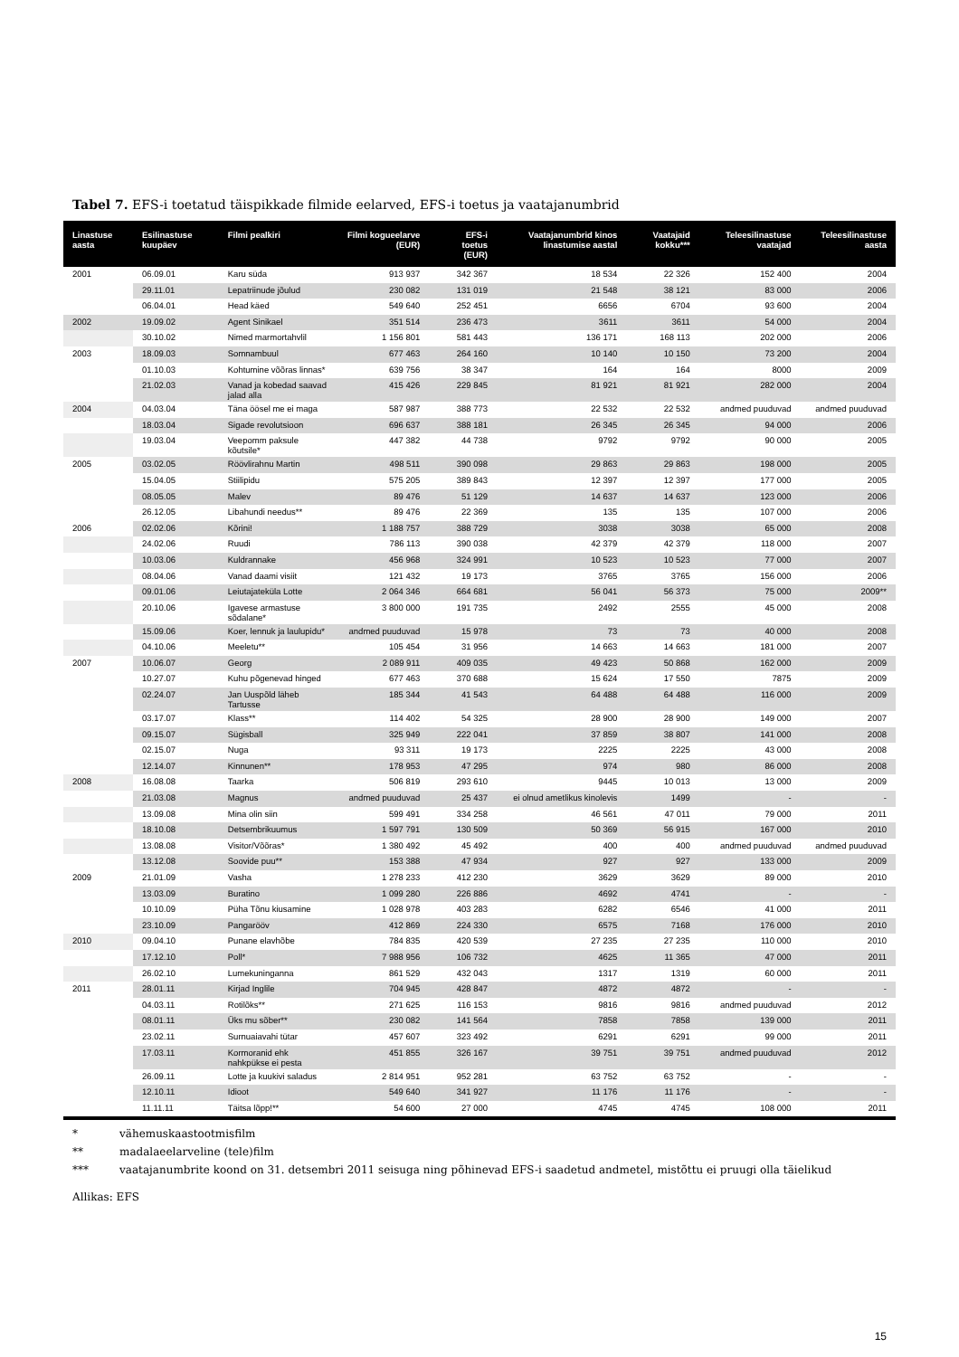Tabel 7. EFS-i toetatud täispikkade filmide eelarved, EFS-i toetus ja vaatajanumbrid
| Linastuse aasta | Esilinastuse kuupäev | Filmi pealkiri | Filmi kogueelarve (EUR) | EFS-i toetus (EUR) | Vaatajanumbrid kinos linastumise aastal | Vaatajaid kokku*** | Teleesilinastuse vaatajad | Teleesilinastuse aasta |
| --- | --- | --- | --- | --- | --- | --- | --- | --- |
| 2001 | 06.09.01 | Karu süda | 913 937 | 342 367 | 18 534 | 22 326 | 152 400 | 2004 |
| | 29.11.01 | Lepatriinude jõulud | 230 082 | 131 019 | 21 548 | 38 121 | 83 000 | 2006 |
| | 06.04.01 | Head käed | 549 640 | 252 451 | 6656 | 6704 | 93 600 | 2004 |
| 2002 | 19.09.02 | Agent Sinikael | 351 514 | 236 473 | 3611 | 3611 | 54 000 | 2004 |
| | 30.10.02 | Nimed marmortahvlil | 1 156 801 | 581 443 | 136 171 | 168 113 | 202 000 | 2006 |
| 2003 | 18.09.03 | Somnambuul | 677 463 | 264 160 | 10 140 | 10 150 | 73 200 | 2004 |
| | 01.10.03 | Kohtumine võõras linnas* | 639 756 | 38 347 | 164 | 164 | 8000 | 2009 |
| | 21.02.03 | Vanad ja kobedad saavad jalad alla | 415 426 | 229 845 | 81 921 | 81 921 | 282 000 | 2004 |
| 2004 | 04.03.04 | Täna öösel me ei maga | 587 987 | 388 773 | 22 532 | 22 532 | andmed puuduvad | andmed puuduvad |
| | 18.03.04 | Sigade revolutsioon | 696 637 | 388 181 | 26 345 | 26 345 | 94 000 | 2006 |
| | 19.03.04 | Veepomm paksule kõutsile* | 447 382 | 44 738 | 9792 | 9792 | 90 000 | 2005 |
| 2005 | 03.02.05 | Röövlirahnu Martin | 498 511 | 390 098 | 29 863 | 29 863 | 198 000 | 2005 |
| | 15.04.05 | Stiilipidu | 575 205 | 389 843 | 12 397 | 12 397 | 177 000 | 2005 |
| | 08.05.05 | Malev | 89 476 | 51 129 | 14 637 | 14 637 | 123 000 | 2006 |
| | 26.12.05 | Libahundi needus** | 89 476 | 22 369 | 135 | 135 | 107 000 | 2006 |
| 2006 | 02.02.06 | Kõrini! | 1 188 757 | 388 729 | 3038 | 3038 | 65 000 | 2008 |
| | 24.02.06 | Ruudi | 786 113 | 390 038 | 42 379 | 42 379 | 118 000 | 2007 |
| | 10.03.06 | Kuldrannake | 456 968 | 324 991 | 10 523 | 10 523 | 77 000 | 2007 |
| | 08.04.06 | Vanad daami visiit | 121 432 | 19 173 | 3765 | 3765 | 156 000 | 2006 |
| | 09.01.06 | Leiutajateküla Lotte | 2 064 346 | 664 681 | 56 041 | 56 373 | 75 000 | 2009** |
| | 20.10.06 | Igavese armastuse sõdalane* | 3 800 000 | 191 735 | 2492 | 2555 | 45 000 | 2008 |
| | 15.09.06 | Koer, lennuk ja laulupidu* | andmed puuduvad | 15 978 | 73 | 73 | 40 000 | 2008 |
| | 04.10.06 | Meeletu** | 105 454 | 31 956 | 14 663 | 14 663 | 181 000 | 2007 |
| 2007 | 10.06.07 | Georg | 2 089 911 | 409 035 | 49 423 | 50 868 | 162 000 | 2009 |
| | 10.27.07 | Kuhu põgenevad hinged | 677 463 | 370 688 | 15 624 | 17 550 | 7875 | 2009 |
| | 02.24.07 | Jan Uuspõld läheb Tartusse | 185 344 | 41 543 | 64 488 | 64 488 | 116 000 | 2009 |
| | 03.17.07 | Klass** | 114 402 | 54 325 | 28 900 | 28 900 | 149 000 | 2007 |
| | 09.15.07 | Sügisball | 325 949 | 222 041 | 37 859 | 38 807 | 141 000 | 2008 |
| | 02.15.07 | Nuga | 93 311 | 19 173 | 2225 | 2225 | 43 000 | 2008 |
| | 12.14.07 | Kinnunen** | 178 953 | 47 295 | 974 | 980 | 86 000 | 2008 |
| 2008 | 16.08.08 | Taarka | 506 819 | 293 610 | 9445 | 10 013 | 13 000 | 2009 |
| | 21.03.08 | Magnus | andmed puuduvad | 25 437 | ei olnud ametlikus kinolevis | 1499 | - | - |
| | 13.09.08 | Mina olin siin | 599 491 | 334 258 | 46 561 | 47 011 | 79 000 | 2011 |
| | 18.10.08 | Detsembrikuumus | 1 597 791 | 130 509 | 50 369 | 56 915 | 167 000 | 2010 |
| | 13.08.08 | Visitor/Võõras* | 1 380 492 | 45 492 | 400 | 400 | andmed puuduvad | andmed puuduvad |
| | 13.12.08 | Soovide puu** | 153 388 | 47 934 | 927 | 927 | 133 000 | 2009 |
| 2009 | 21.01.09 | Vasha | 1 278 233 | 412 230 | 3629 | 3629 | 89 000 | 2010 |
| | 13.03.09 | Buratino | 1 099 280 | 226 886 | 4692 | 4741 | - | - |
| | 10.10.09 | Püha Tõnu kiusamine | 1 028 978 | 403 283 | 6282 | 6546 | 41 000 | 2011 |
| | 23.10.09 | Pangarööv | 412 869 | 224 330 | 6575 | 7168 | 176 000 | 2010 |
| 2010 | 09.04.10 | Punane elavhõbe | 784 835 | 420 539 | 27 235 | 27 235 | 110 000 | 2010 |
| | 17.12.10 | Poll* | 7 988 956 | 106 732 | 4625 | 11 365 | 47 000 | 2011 |
| | 26.02.10 | Lumekuninganna | 861 529 | 432 043 | 1317 | 1319 | 60 000 | 2011 |
| 2011 | 28.01.11 | Kirjad Inglile | 704 945 | 428 847 | 4872 | 4872 | - | - |
| | 04.03.11 | Rotilõks** | 271 625 | 116 153 | 9816 | 9816 | andmed puuduvad | 2012 |
| | 08.01.11 | Üks mu sõber** | 230 082 | 141 564 | 7858 | 7858 | 139 000 | 2011 |
| | 23.02.11 | Surnuaiavahi tütar | 457 607 | 323 492 | 6291 | 6291 | 99 000 | 2011 |
| | 17.03.11 | Kormoranid ehk nahkpükse ei pesta | 451 855 | 326 167 | 39 751 | 39 751 | andmed puuduvad | 2012 |
| | 26.09.11 | Lotte ja kuukivi saladus | 2 814 951 | 952 281 | 63 752 | 63 752 | - | - |
| | 12.10.11 | Idioot | 549 640 | 341 927 | 11 176 | 11 176 | - | - |
| | 11.11.11 | Täitsa lõpp!** | 54 600 | 27 000 | 4745 | 4745 | 108 000 | 2011 |
* vähemuskaastootmisfilm
** madalaeelarveline (tele)film
*** vaatajanumbrite koond on 31. detsembri 2011 seisuga ning põhinevad EFS-i saadetud andmetel, mistõttu ei pruugi olla täielikud
Allikas: EFS
15